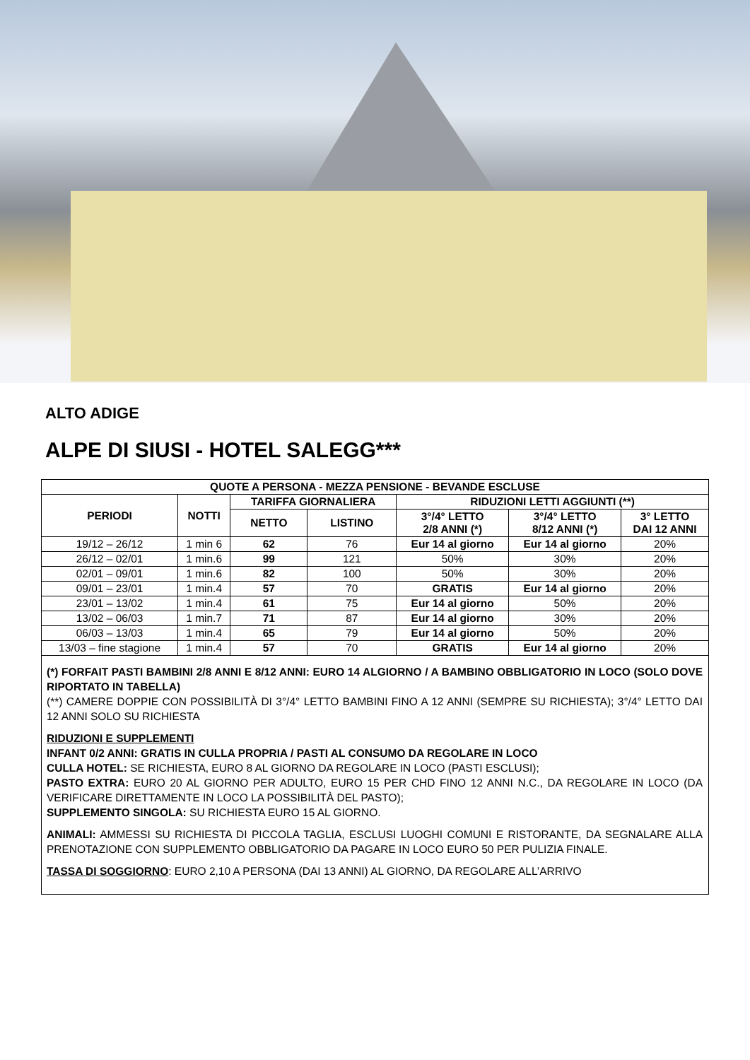ALTO ADIGE
ALPE DI SIUSI - HOTEL SALEGG***
| QUOTE A PERSONA - MEZZA PENSIONE - BEVANDE ESCLUSE | | | | | | |
| --- | --- | --- | --- | --- | --- | --- |
| PERIODI | NOTTI | TARIFFA GIORNALIERA | | RIDUZIONI LETTI AGGIUNTI (**) | | |
| | | NETTO | LISTINO | 3°/4° LETTO 2/8 ANNI (*) | 3°/4° LETTO 8/12 ANNI (*) | 3° LETTO DAI 12 ANNI |
| 19/12 – 26/12 | 1 min 6 | 62 | 76 | Eur 14 al giorno | Eur 14 al giorno | 20% |
| 26/12 – 02/01 | 1 min.6 | 99 | 121 | 50% | 30% | 20% |
| 02/01 – 09/01 | 1 min.6 | 82 | 100 | 50% | 30% | 20% |
| 09/01 – 23/01 | 1 min.4 | 57 | 70 | GRATIS | Eur 14 al giorno | 20% |
| 23/01 – 13/02 | 1 min.4 | 61 | 75 | Eur 14 al giorno | 50% | 20% |
| 13/02 – 06/03 | 1 min.7 | 71 | 87 | Eur 14 al giorno | 30% | 20% |
| 06/03 – 13/03 | 1 min.4 | 65 | 79 | Eur 14 al giorno | 50% | 20% |
| 13/03 – fine stagione | 1 min.4 | 57 | 70 | GRATIS | Eur 14 al giorno | 20% |
(*) FORFAIT PASTI BAMBINI 2/8 ANNI E 8/12 ANNI: EURO 14 ALGIORNO / A BAMBINO OBBLIGATORIO IN LOCO (SOLO DOVE RIPORTATO IN TABELLA)
(**) CAMERE DOPPIE CON POSSIBILITÀ DI 3°/4° LETTO BAMBINI FINO A 12 ANNI (SEMPRE SU RICHIESTA); 3°/4° LETTO DAI 12 ANNI SOLO SU RICHIESTA
RIDUZIONI E SUPPLEMENTI
INFANT 0/2 ANNI: GRATIS IN CULLA PROPRIA / PASTI AL CONSUMO DA REGOLARE IN LOCO
CULLA HOTEL: SE RICHIESTA, EURO 8 AL GIORNO DA REGOLARE IN LOCO (PASTI ESCLUSI);
PASTO EXTRA: EURO 20 AL GIORNO PER ADULTO, EURO 15 PER CHD FINO 12 ANNI N.C., DA REGOLARE IN LOCO (DA VERIFICARE DIRETTAMENTE IN LOCO LA POSSIBILITÀ DEL PASTO);
SUPPLEMENTO SINGOLA: SU RICHIESTA EURO 15 AL GIORNO.
ANIMALI: AMMESSI SU RICHIESTA DI PICCOLA TAGLIA, ESCLUSI LUOGHI COMUNI E RISTORANTE, DA SEGNALARE ALLA PRENOTAZIONE CON SUPPLEMENTO OBBLIGATORIO DA PAGARE IN LOCO EURO 50 PER PULIZIA FINALE.
TASSA DI SOGGIORNO: EURO 2,10 A PERSONA (DAI 13 ANNI) AL GIORNO, DA REGOLARE ALL’ARRIVO